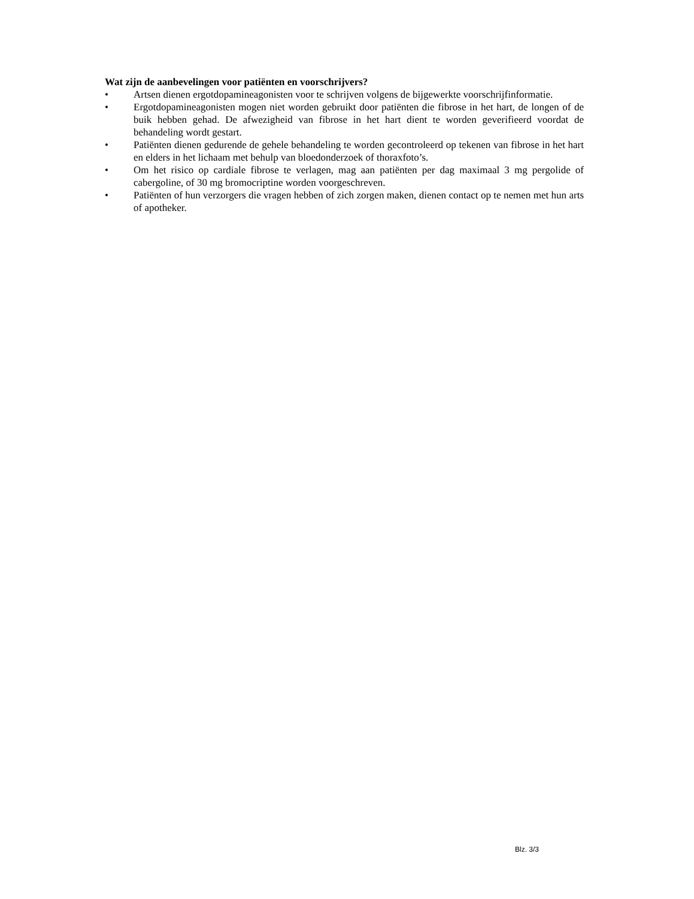Wat zijn de aanbevelingen voor patiënten en voorschrijvers?
• Artsen dienen ergotdopamineagonisten voor te schrijven volgens de bijgewerkte voorschrijfinformatie.
• Ergotdopamineagonisten mogen niet worden gebruikt door patiënten die fibrose in het hart, de longen of de buik hebben gehad. De afwezigheid van fibrose in het hart dient te worden geverifieerd voordat de behandeling wordt gestart.
• Patiënten dienen gedurende de gehele behandeling te worden gecontroleerd op tekenen van fibrose in het hart en elders in het lichaam met behulp van bloedonderzoek of thoraxfoto’s.
• Om het risico op cardiale fibrose te verlagen, mag aan patiënten per dag maximaal 3 mg pergolide of cabergoline, of 30 mg bromocriptine worden voorgeschreven.
• Patiënten of hun verzorgers die vragen hebben of zich zorgen maken, dienen contact op te nemen met hun arts of apotheker.
Blz. 3/3